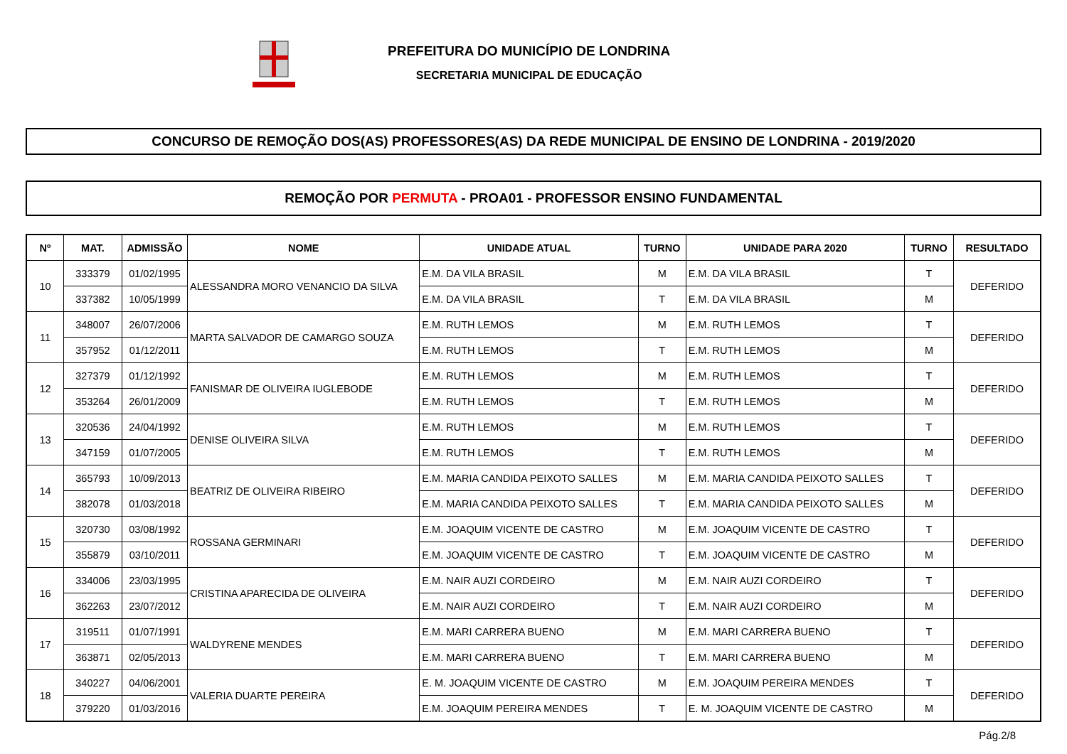PREFEITURA DO MUNICÍPIO DE LONDRINA
SECRETARIA MUNICIPAL DE EDUCAÇÃO
CONCURSO DE REMOÇÃO DOS(AS) PROFESSORES(AS) DA REDE MUNICIPAL DE ENSINO DE LONDRINA - 2019/2020
REMOÇÃO POR PERMUTA - PROA01 - PROFESSOR ENSINO FUNDAMENTAL
| Nº | MAT. | ADMISSÃO | NOME | UNIDADE ATUAL | TURNO | UNIDADE PARA 2020 | TURNO | RESULTADO |
| --- | --- | --- | --- | --- | --- | --- | --- | --- |
| 10 | 333379 | 01/02/1995 | ALESSANDRA MORO VENANCIO DA SILVA | E.M. DA VILA BRASIL | M | E.M. DA VILA BRASIL | T | DEFERIDO |
| | 337382 | 10/05/1999 | | E.M. DA VILA BRASIL | T | E.M. DA VILA BRASIL | M | |
| 11 | 348007 | 26/07/2006 | MARTA SALVADOR DE CAMARGO SOUZA | E.M. RUTH LEMOS | M | E.M. RUTH LEMOS | T | DEFERIDO |
| | 357952 | 01/12/2011 | | E.M. RUTH LEMOS | T | E.M. RUTH LEMOS | M | |
| 12 | 327379 | 01/12/1992 | FANISMAR DE OLIVEIRA IUGLEBODE | E.M. RUTH LEMOS | M | E.M. RUTH LEMOS | T | DEFERIDO |
| | 353264 | 26/01/2009 | | E.M. RUTH LEMOS | T | E.M. RUTH LEMOS | M | |
| 13 | 320536 | 24/04/1992 | DENISE OLIVEIRA SILVA | E.M. RUTH LEMOS | M | E.M. RUTH LEMOS | T | DEFERIDO |
| | 347159 | 01/07/2005 | | E.M. RUTH LEMOS | T | E.M. RUTH LEMOS | M | |
| 14 | 365793 | 10/09/2013 | BEATRIZ DE OLIVEIRA RIBEIRO | E.M. MARIA CANDIDA PEIXOTO SALLES | M | E.M. MARIA CANDIDA PEIXOTO SALLES | T | DEFERIDO |
| | 382078 | 01/03/2018 | | E.M. MARIA CANDIDA PEIXOTO SALLES | T | E.M. MARIA CANDIDA PEIXOTO SALLES | M | |
| 15 | 320730 | 03/08/1992 | ROSSANA GERMINARI | E.M. JOAQUIM VICENTE DE CASTRO | M | E.M. JOAQUIM VICENTE DE CASTRO | T | DEFERIDO |
| | 355879 | 03/10/2011 | | E.M. JOAQUIM VICENTE DE CASTRO | T | E.M. JOAQUIM VICENTE DE CASTRO | M | |
| 16 | 334006 | 23/03/1995 | CRISTINA APARECIDA DE OLIVEIRA | E.M. NAIR AUZI CORDEIRO | M | E.M. NAIR AUZI CORDEIRO | T | DEFERIDO |
| | 362263 | 23/07/2012 | | E.M. NAIR AUZI CORDEIRO | T | E.M. NAIR AUZI CORDEIRO | M | |
| 17 | 319511 | 01/07/1991 | WALDYRENE MENDES | E.M. MARI CARRERA BUENO | M | E.M. MARI CARRERA BUENO | T | DEFERIDO |
| | 363871 | 02/05/2013 | | E.M. MARI CARRERA BUENO | T | E.M. MARI CARRERA BUENO | M | |
| 18 | 340227 | 04/06/2001 | VALERIA DUARTE PEREIRA | E. M. JOAQUIM VICENTE DE CASTRO | M | E.M. JOAQUIM PEREIRA MENDES | T | DEFERIDO |
| | 379220 | 01/03/2016 | | E.M. JOAQUIM PEREIRA MENDES | T | E. M. JOAQUIM VICENTE DE CASTRO | M | |
Pág.2/8